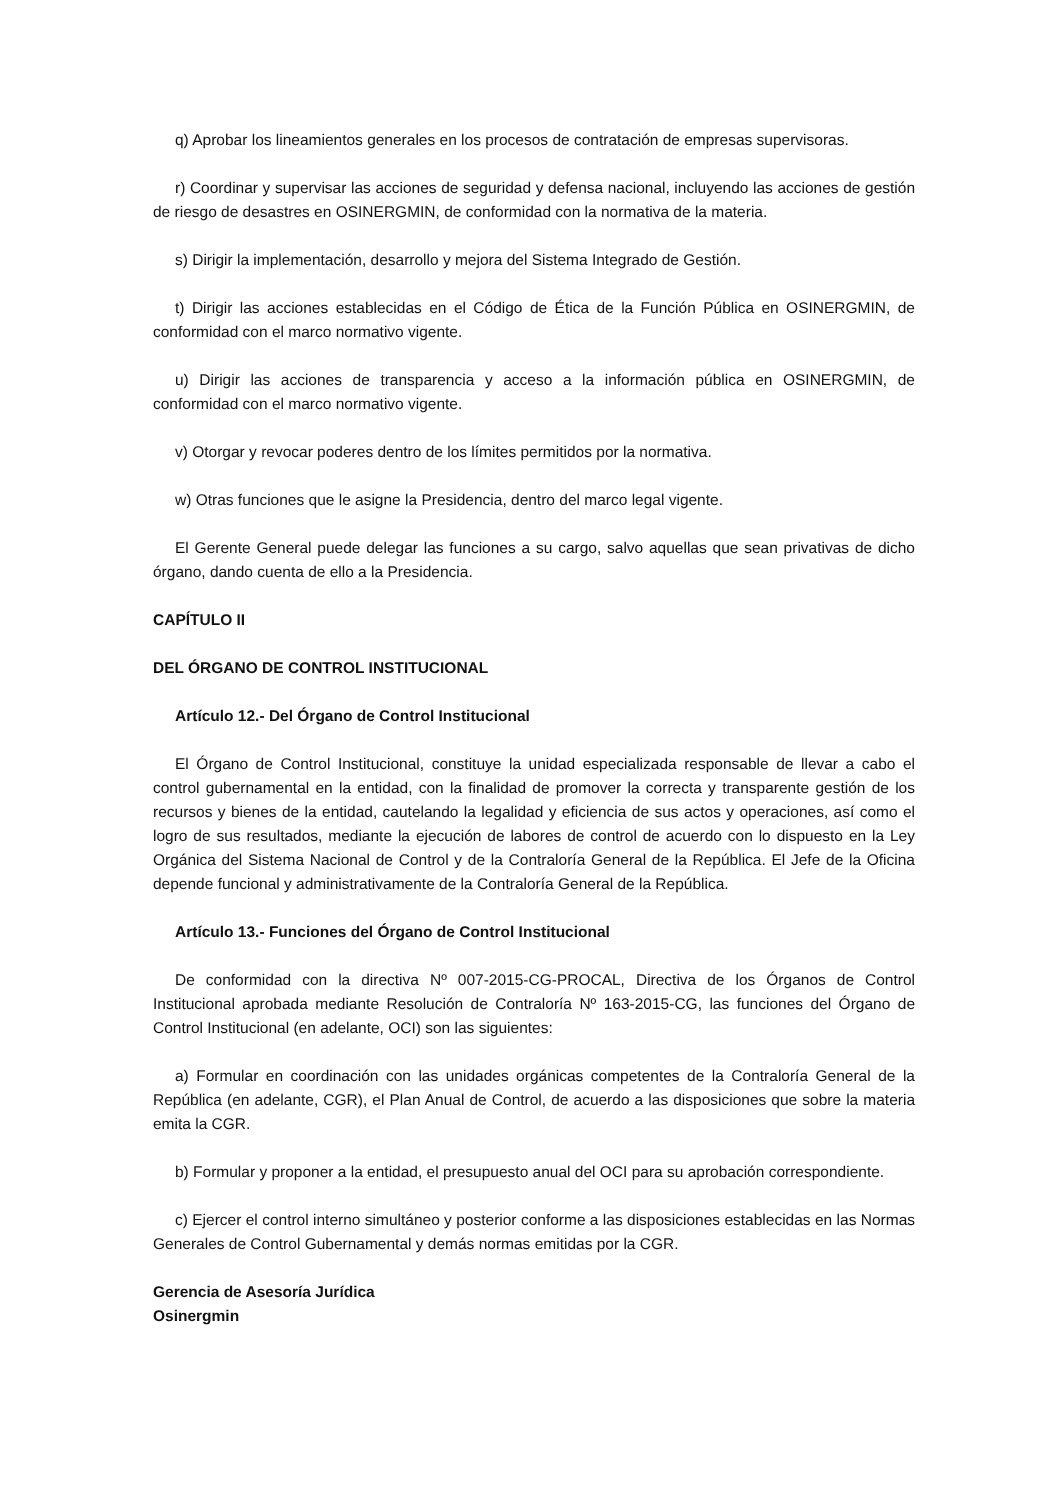q) Aprobar los lineamientos generales en los procesos de contratación de empresas supervisoras.
r) Coordinar y supervisar las acciones de seguridad y defensa nacional, incluyendo las acciones de gestión de riesgo de desastres en OSINERGMIN, de conformidad con la normativa de la materia.
s) Dirigir la implementación, desarrollo y mejora del Sistema Integrado de Gestión.
t) Dirigir las acciones establecidas en el Código de Ética de la Función Pública en OSINERGMIN, de conformidad con el marco normativo vigente.
u) Dirigir las acciones de transparencia y acceso a la información pública en OSINERGMIN, de conformidad con el marco normativo vigente.
v) Otorgar y revocar poderes dentro de los límites permitidos por la normativa.
w) Otras funciones que le asigne la Presidencia, dentro del marco legal vigente.
El Gerente General puede delegar las funciones a su cargo, salvo aquellas que sean privativas de dicho órgano, dando cuenta de ello a la Presidencia.
CAPÍTULO II
DEL ÓRGANO DE CONTROL INSTITUCIONAL
Artículo 12.- Del Órgano de Control Institucional
El Órgano de Control Institucional, constituye la unidad especializada responsable de llevar a cabo el control gubernamental en la entidad, con la finalidad de promover la correcta y transparente gestión de los recursos y bienes de la entidad, cautelando la legalidad y eficiencia de sus actos y operaciones, así como el logro de sus resultados, mediante la ejecución de labores de control de acuerdo con lo dispuesto en la Ley Orgánica del Sistema Nacional de Control y de la Contraloría General de la República. El Jefe de la Oficina depende funcional y administrativamente de la Contraloría General de la República.
Artículo 13.- Funciones del Órgano de Control Institucional
De conformidad con la directiva Nº 007-2015-CG-PROCAL, Directiva de los Órganos de Control Institucional aprobada mediante Resolución de Contraloría Nº 163-2015-CG, las funciones del Órgano de Control Institucional (en adelante, OCI) son las siguientes:
a) Formular en coordinación con las unidades orgánicas competentes de la Contraloría General de la República (en adelante, CGR), el Plan Anual de Control, de acuerdo a las disposiciones que sobre la materia emita la CGR.
b) Formular y proponer a la entidad, el presupuesto anual del OCI para su aprobación correspondiente.
c) Ejercer el control interno simultáneo y posterior conforme a las disposiciones establecidas en las Normas Generales de Control Gubernamental y demás normas emitidas por la CGR.
Gerencia de Asesoría Jurídica
Osinergmin